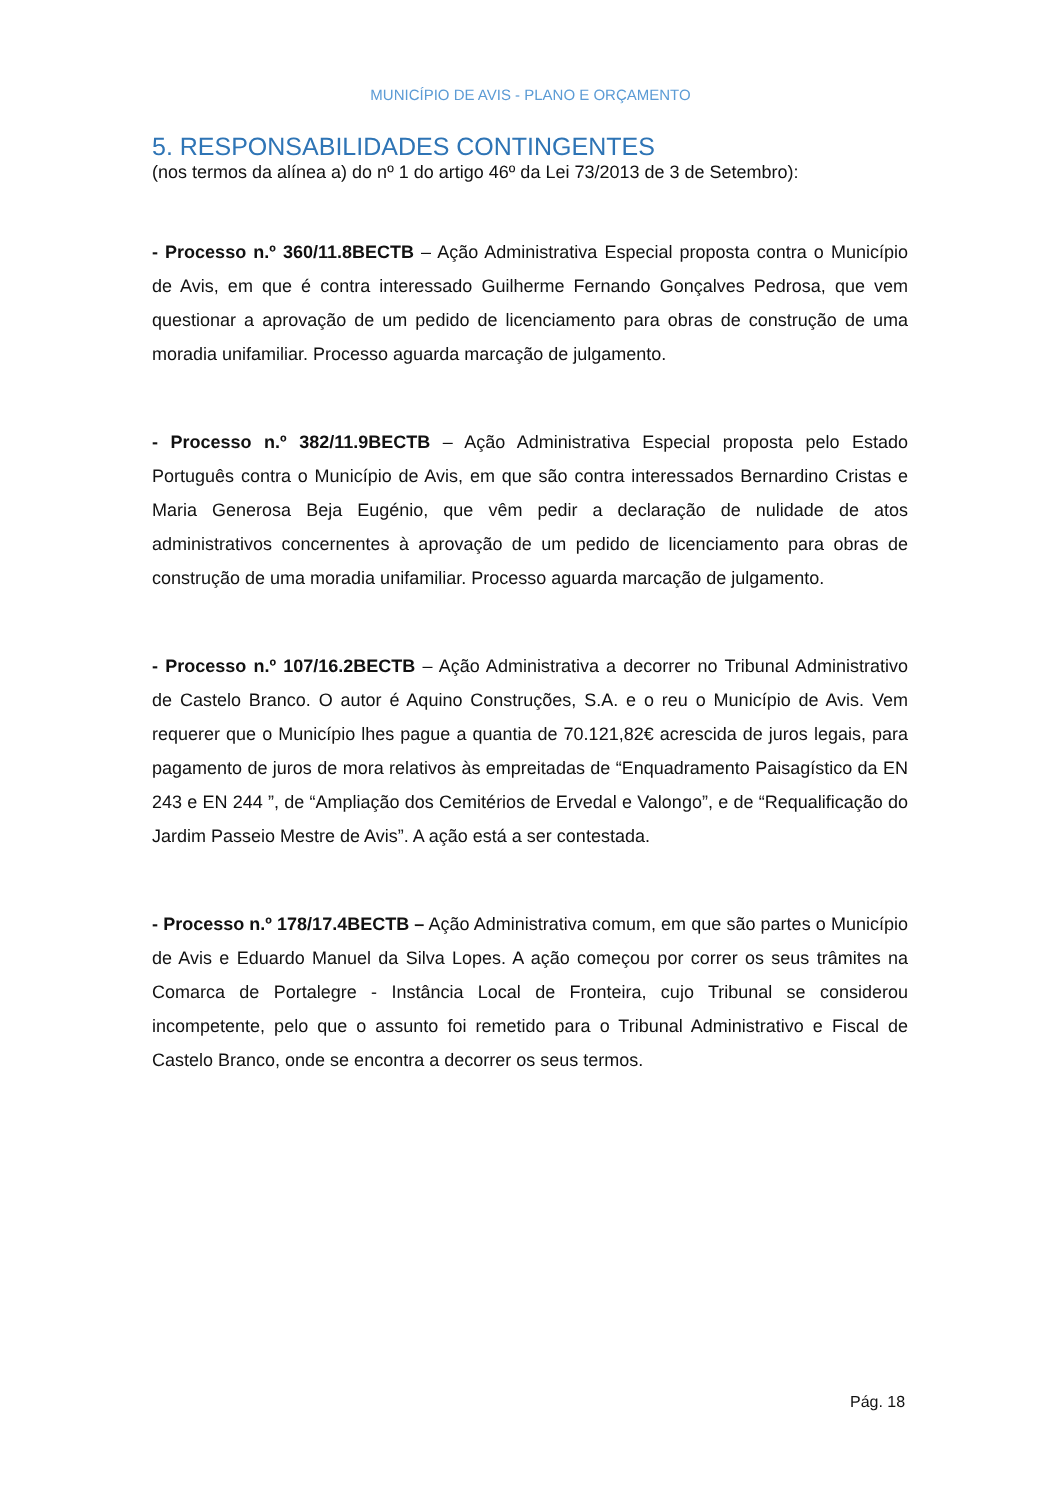MUNICÍPIO DE AVIS - PLANO E ORÇAMENTO
5. RESPONSABILIDADES CONTINGENTES
(nos termos da alínea a) do nº 1 do artigo 46º da Lei 73/2013 de 3 de Setembro):
- Processo n.º 360/11.8BECTB – Ação Administrativa Especial proposta contra o Município de Avis, em que é contra interessado Guilherme Fernando Gonçalves Pedrosa, que vem questionar a aprovação de um pedido de licenciamento para obras de construção de uma moradia unifamiliar. Processo aguarda marcação de julgamento.
- Processo n.º 382/11.9BECTB – Ação Administrativa Especial proposta pelo Estado Português contra o Município de Avis, em que são contra interessados Bernardino Cristas e Maria Generosa Beja Eugénio, que vêm pedir a declaração de nulidade de atos administrativos concernentes à aprovação de um pedido de licenciamento para obras de construção de uma moradia unifamiliar. Processo aguarda marcação de julgamento.
- Processo n.º 107/16.2BECTB – Ação Administrativa a decorrer no Tribunal Administrativo de Castelo Branco. O autor é Aquino Construções, S.A. e o reu o Município de Avis. Vem requerer que o Município lhes pague a quantia de 70.121,82€ acrescida de juros legais, para pagamento de juros de mora relativos às empreitadas de “Enquadramento Paisagístico da EN 243 e EN 244 ”, de “Ampliação dos Cemitérios de Ervedal e Valongo”, e de “Requalificação do Jardim Passeio Mestre de Avis”. A ação está a ser contestada.
- Processo n.º 178/17.4BECTB – Ação Administrativa comum, em que são partes o Município de Avis e Eduardo Manuel da Silva Lopes. A ação começou por correr os seus trâmites na Comarca de Portalegre - Instância Local de Fronteira, cujo Tribunal se considerou incompetente, pelo que o assunto foi remetido para o Tribunal Administrativo e Fiscal de Castelo Branco, onde se encontra a decorrer os seus termos.
Pág. 18